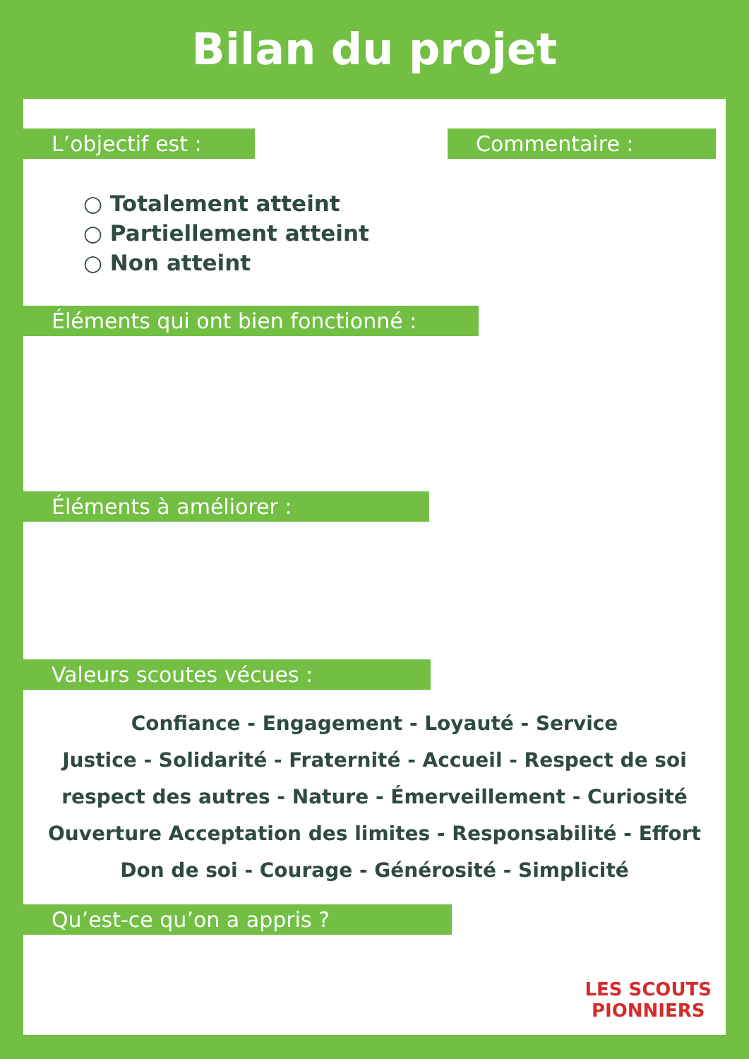Bilan du projet
L’objectif est : Commentaire :
○ Totalement atteint
○ Partiellement atteint
○ Non atteint
Éléments qui ont bien fonctionné :
Éléments à améliorer :
Valeurs scoutes vécues :
Confiance - Engagement - Loyauté - Service
Justice - Solidarité - Fraternité - Accueil - Respect de soi
respect des autres - Nature - Émerveillement - Curiosité
Ouverture Acceptation des limites - Responsabilité - Effort
Don de soi - Courage - Générosité - Simplicité
Qu’est-ce qu’on a appris ?
LES SCOUTS
PIONNIERS